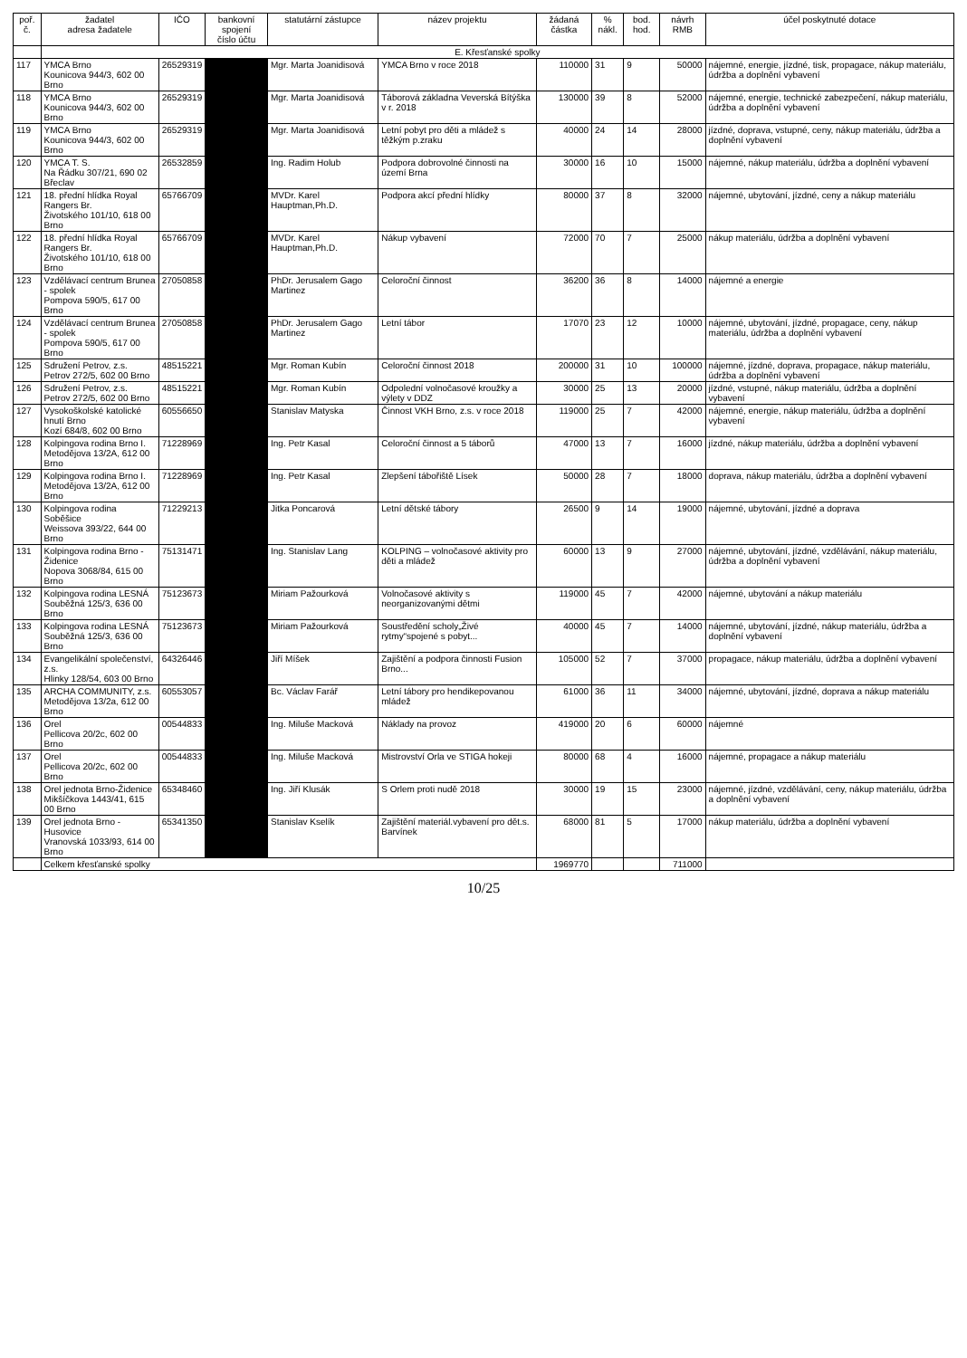| poř. č. | žadatel adresa žadatele | IČO | bankovní spojení číslo účtu | statutární zástupce | název projektu | žádaná částka | % nákl. | bod. hod. | návrh RMB | účel poskytnuté dotace |
| --- | --- | --- | --- | --- | --- | --- | --- | --- | --- | --- |
| | E. Křesťanské spolky | | | | | | | | | |
| 117 | YMCA Brno Kounicova 944/3, 602 00 Brno | 26529319 | | Mgr. Marta Joanidisová | YMCA Brno v roce 2018 | 110000 | 31 | 9 | 50000 | nájemné, energie, jízdné, tisk, propagace, nákup materiálu, údržba a doplnění vybavení |
| 118 | YMCA Brno Kounicova 944/3, 602 00 Brno | 26529319 | | Mgr. Marta Joanidisová | Táborová základna Veverská Bítýška v r. 2018 | 130000 | 39 | 8 | 52000 | nájemné, energie, technické zabezpečení, nákup materiálu, údržba a doplnění vybavení |
| 119 | YMCA Brno Kounicova 944/3, 602 00 Brno | 26529319 | | Mgr. Marta Joanidisová | Letní pobyt pro děti a mládež s těžkým p.zraku | 40000 | 24 | 14 | 28000 | jízdné, doprava, vstupné, ceny, nákup materiálu, údržba a doplnění vybavení |
| 120 | YMCA T. S. Na Řádku 307/21, 690 02 Břeclav | 26532859 | | Ing. Radim Holub | Podpora dobrovolné činnosti na území Brna | 30000 | 16 | 10 | 15000 | nájemné, nákup materiálu, údržba a doplnění vybavení |
| 121 | 18. přední hlídka Royal Rangers Br. Životského 101/10, 618 00 Brno | 65766709 | | MVDr. Karel Hauptman,Ph.D. | Podpora akcí přední hlídky | 80000 | 37 | 8 | 32000 | nájemné, ubytování, jízdné, ceny a nákup materiálu |
| 122 | 18. přední hlídka Royal Rangers Br. Životského 101/10, 618 00 Brno | 65766709 | | MVDr. Karel Hauptman,Ph.D. | Nákup vybavení | 72000 | 70 | 7 | 25000 | nákup materiálu, údržba a doplnění vybavení |
| 123 | Vzdělávací centrum Brunea - spolek Pompova 590/5, 617 00 Brno | 27050858 | | PhDr. Jerusalem Gago Martinez | Celoroční činnost | 36200 | 36 | 8 | 14000 | nájemné a energie |
| 124 | Vzdělávací centrum Brunea - spolek Pompova 590/5, 617 00 Brno | 27050858 | | PhDr. Jerusalem Gago Martinez | Letní tábor | 17070 | 23 | 12 | 10000 | nájemné, ubytování, jízdné, propagace, ceny, nákup materiálu, údržba a doplnění vybavení |
| 125 | Sdružení Petrov, z.s. Petrov 272/5, 602 00 Brno | 48515221 | | Mgr. Roman Kubín | Celoroční činnost 2018 | 200000 | 31 | 10 | 100000 | nájemné, jízdné, doprava, propagace, nákup materiálu, údržba a doplnění vybavení |
| 126 | Sdružení Petrov, z.s. Petrov 272/5, 602 00 Brno | 48515221 | | Mgr. Roman Kubín | Odpolední volnočasové kroužky a výlety v DDZ | 30000 | 25 | 13 | 20000 | jízdné, vstupné, nákup materiálu, údržba a doplnění vybavení |
| 127 | Vysokoškolské katolické hnutí Brno Kozí 684/8, 602 00 Brno | 60556650 | | Stanislav Matyska | Činnost VKH Brno, z.s. v roce 2018 | 119000 | 25 | 7 | 42000 | nájemné, energie, nákup materiálu, údržba a doplnění vybavení |
| 128 | Kolpingova rodina Brno I. Metodějova 13/2A, 612 00 Brno | 71228969 | | Ing. Petr Kasal | Celoroční činnost a 5 táborů | 47000 | 13 | 7 | 16000 | jízdné, nákup materiálu, údržba a doplnění vybavení |
| 129 | Kolpingova rodina Brno I. Metodějova 13/2A, 612 00 Brno | 71228969 | | Ing. Petr Kasal | Zlepšení tábořiště Lísek | 50000 | 28 | 7 | 18000 | doprava, nákup materiálu, údržba a doplnění vybavení |
| 130 | Kolpingova rodina Soběšice Weissova 393/22, 644 00 Brno | 71229213 | | Jitka Poncarová | Letní dětské tábory | 26500 | 9 | 14 | 19000 | nájemné, ubytování, jízdné a doprava |
| 131 | Kolpingova rodina Brno - Židenice Nopova 3068/84, 615 00 Brno | 75131471 | | Ing. Stanislav Lang | KOLPING – volnočasové aktivity pro děti a mládež | 60000 | 13 | 9 | 27000 | nájemné, ubytování, jízdné, vzdělávání, nákup materiálu, údržba a doplnění vybavení |
| 132 | Kolpingova rodina LESNÁ Souběžná 125/3, 636 00 Brno | 75123673 | | Miriam Pažourková | Volnočasové aktivity s neorganizovanými dětmi | 119000 | 45 | 7 | 42000 | nájemné, ubytování a nákup materiálu |
| 133 | Kolpingova rodina LESNÁ Souběžná 125/3, 636 00 Brno | 75123673 | | Miriam Pažourková | Soustředění scholy„Živé rytmy“spojené s pobyt... | 40000 | 45 | 7 | 14000 | nájemné, ubytování, jízdné, nákup materiálu, údržba a doplnění vybavení |
| 134 | Evangelikální společenství, z.s. Hlinky 128/54, 603 00 Brno | 64326446 | | Jiří Míšek | Zajištění a podpora činnosti Fusion Brno... | 105000 | 52 | 7 | 37000 | propagace, nákup materiálu, údržba a doplnění vybavení |
| 135 | ARCHA COMMUNITY, z.s. Metodějova 13/2a, 612 00 Brno | 60553057 | | Bc. Václav Farář | Letní tábory pro hendikepovanou mládež | 61000 | 36 | 11 | 34000 | nájemné, ubytování, jízdné, doprava a nákup materiálu |
| 136 | Orel Pellicova 20/2c, 602 00 Brno | 00544833 | | Ing. Miluše Macková | Náklady na provoz | 419000 | 20 | 6 | 60000 | nájemné |
| 137 | Orel Pellicova 20/2c, 602 00 Brno | 00544833 | | Ing. Miluše Macková | Mistrovství Orla ve STIGA hokeji | 80000 | 68 | 4 | 16000 | nájemné, propagace a nákup materiálu |
| 138 | Orel jednota Brno-Židenice Mikšíčkova 1443/41, 615 00 Brno | 65348460 | | Ing. Jiří Klusák | S Orlem proti nudě 2018 | 30000 | 19 | 15 | 23000 | nájemné, jízdné, vzdělávání, ceny, nákup materiálu, údržba a doplnění vybavení |
| 139 | Orel jednota Brno - Husovice Vranovská 1033/93, 614 00 Brno | 65341350 | | Stanislav Kselík | Zajištění materiál.vybavení pro dět.s. Barvínek | 68000 | 81 | 5 | 17000 | nákup materiálu, údržba a doplnění vybavení |
| | Celkem křesťanské spolky | | | | | 1969770 | | | 711000 | |
10/25